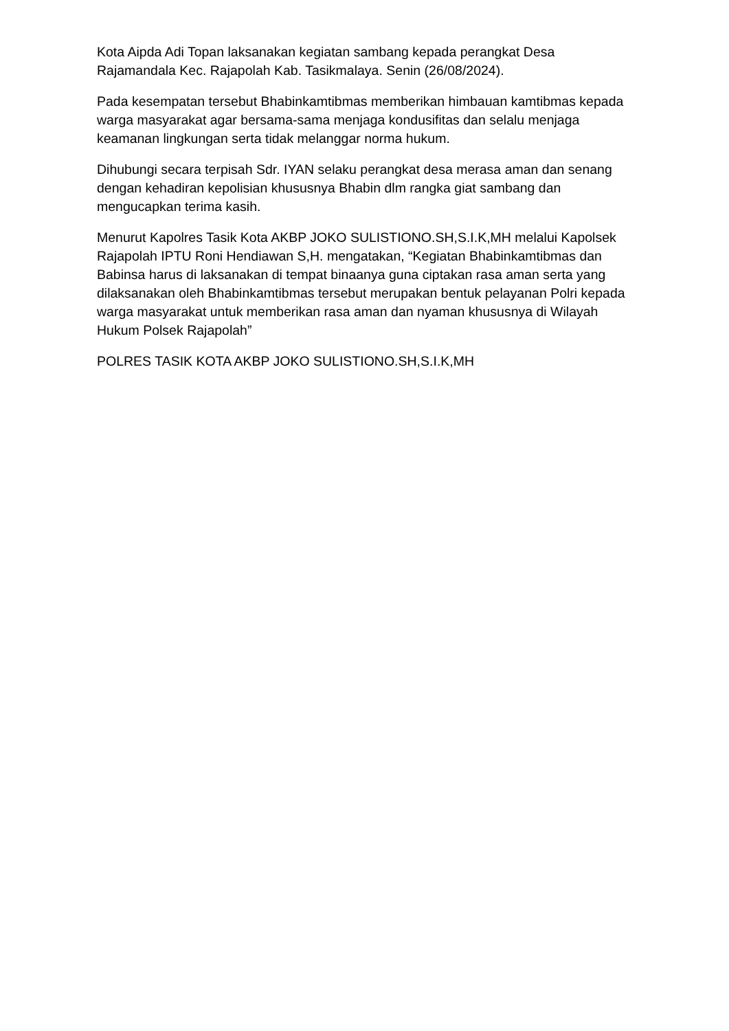Kota Aipda Adi Topan laksanakan kegiatan sambang kepada perangkat Desa Rajamandala Kec. Rajapolah Kab. Tasikmalaya. Senin (26/08/2024).
Pada kesempatan tersebut Bhabinkamtibmas memberikan himbauan kamtibmas kepada warga masyarakat agar bersama-sama menjaga kondusifitas dan selalu menjaga keamanan lingkungan serta tidak melanggar norma hukum.
Dihubungi secara terpisah Sdr. IYAN selaku perangkat desa merasa aman dan senang dengan kehadiran kepolisian khususnya Bhabin dlm rangka giat sambang dan mengucapkan terima kasih.
Menurut Kapolres Tasik Kota AKBP JOKO SULISTIONO.SH,S.I.K,MH melalui Kapolsek Rajapolah IPTU Roni Hendiawan S,H. mengatakan, “Kegiatan Bhabinkamtibmas dan Babinsa harus di laksanakan di tempat binaanya guna ciptakan rasa aman serta yang dilaksanakan oleh Bhabinkamtibmas tersebut merupakan bentuk pelayanan Polri kepada warga masyarakat untuk memberikan rasa aman dan nyaman khususnya di Wilayah Hukum Polsek Rajapolah”
POLRES TASIK KOTA AKBP JOKO SULISTIONO.SH,S.I.K,MH